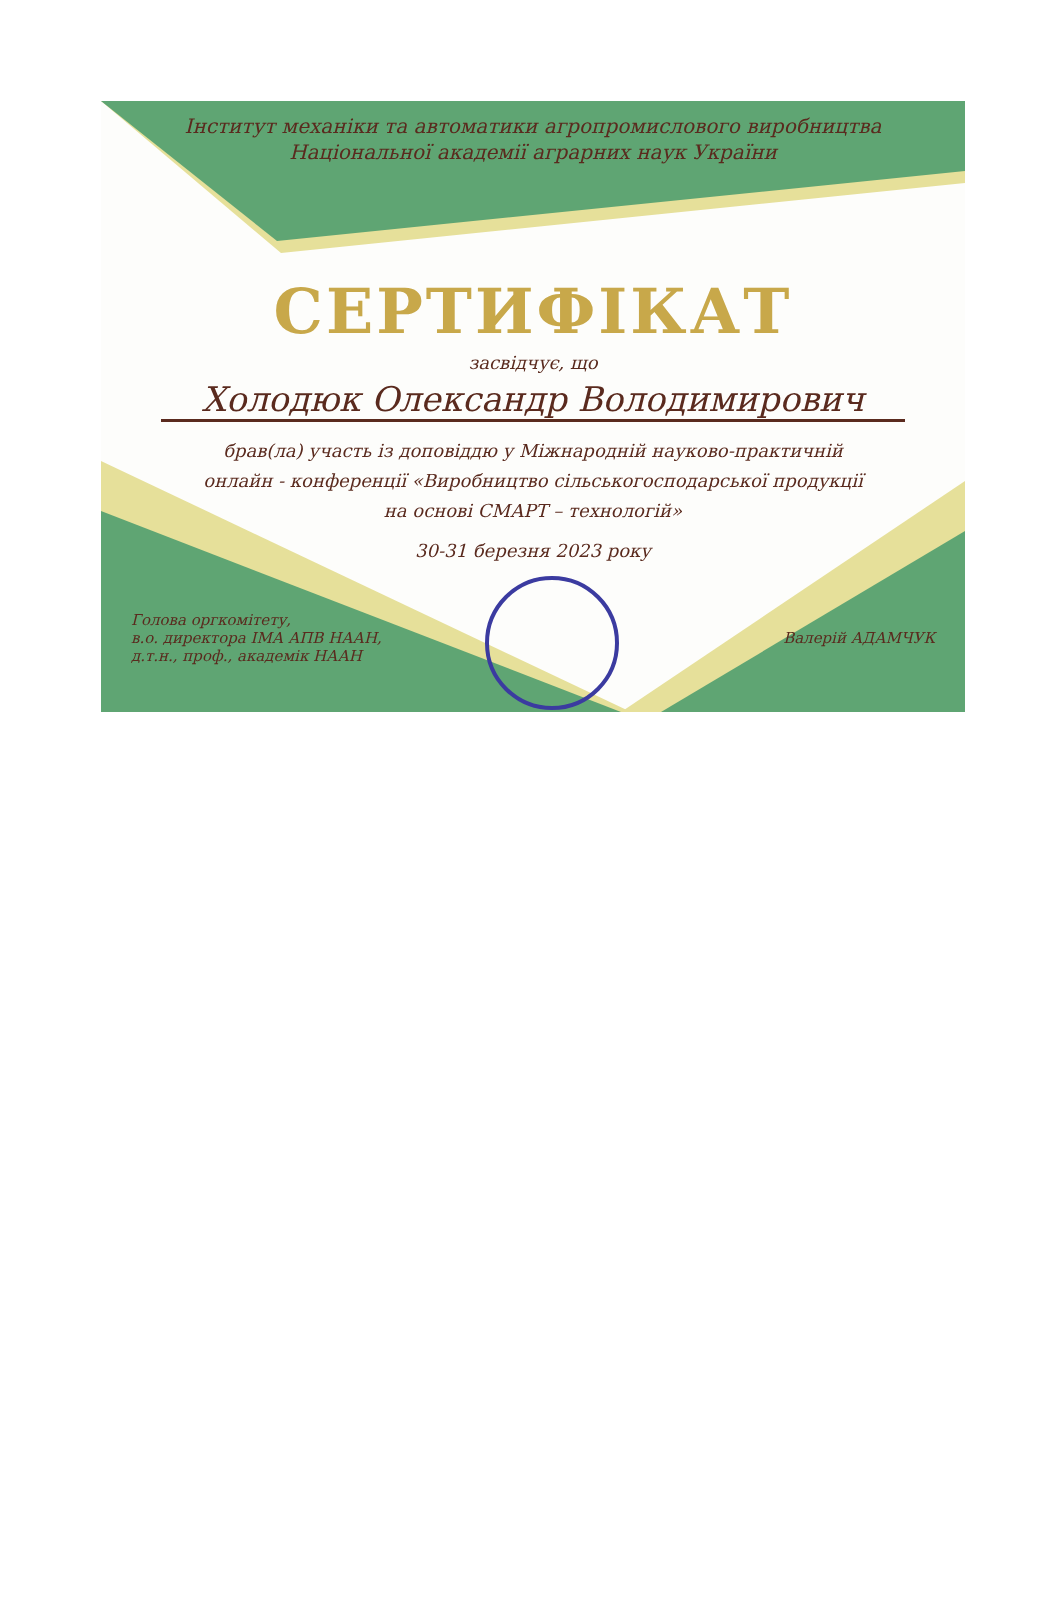Інститут механіки та автоматики агропромислового виробництва
Національної академії аграрних наук України
СЕРТИФІКАТ
засвідчує, що
Холодюк Олександр Володимирович
брав(ла) участь із доповіддю у Міжнародній науково-практичній
онлайн - конференції «Виробництво сільськогосподарської продукції
на основі СМАРТ – технологій»
30-31 березня 2023 року
Голова оргкомітету,
в.о. директора ІМА АПВ НААН,
д.т.н., проф., академік НААН
Валерій АДАМЧУК